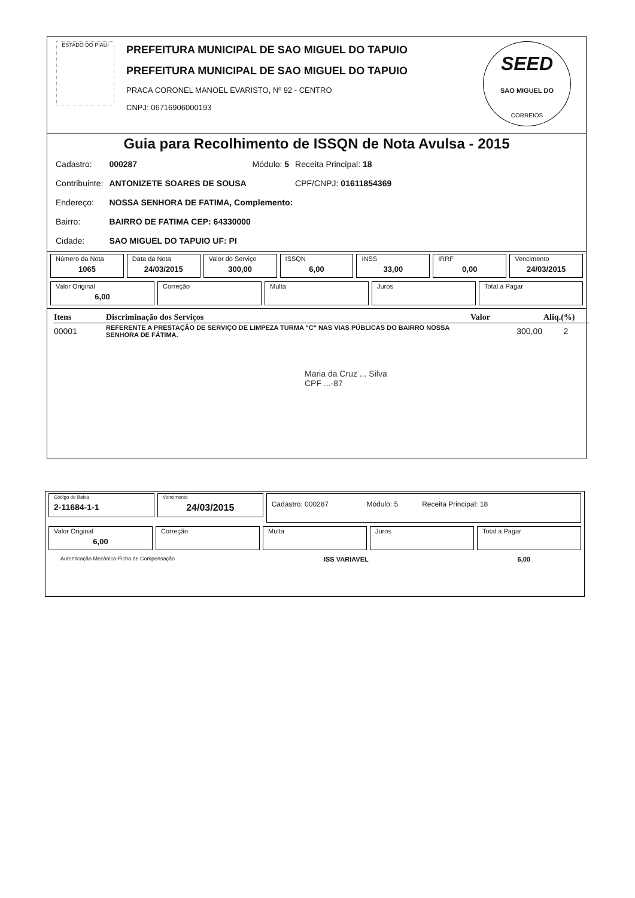ESTADO DO PIAUÍ
PREFEITURA MUNICIPAL DE SAO MIGUEL DO TAPUIO
PREFEITURA MUNICIPAL DE SAO MIGUEL DO TAPUIO
PRACA CORONEL MANOEL EVARISTO, Nº 92 - CENTRO
CNPJ: 06716906000193
SEED
SAO MIGUEL DO
CORREIOS
Guia para Recolhimento de ISSQN de Nota Avulsa - 2015
| Cadastro: | 000287 | Módulo: 5 | Receita Principal: 18 |
| Contribuinte: | ANTONIZETE SOARES DE SOUSA | | CPF/CNPJ: 01611854369 |
| Endereço: | NOSSA SENHORA DE FATIMA, Complemento: | | |
| Bairro: | BAIRRO DE FATIMA CEP: 64330000 | | |
| Cidade: | SAO MIGUEL DO TAPUIO UF: PI | | |
Número da Nota
1065
Data da Nota
24/03/2015
Valor do Serviço
300,00
ISSQN
6,00
INSS
33,00
IRRF
0,00
Vencimento
24/03/2015
Valor Original
6,00
Correção Multa Juros Total a Pagar
| Itens | Discriminação dos Serviços | Valor | Aliq.(%) |
| --- | --- | --- | --- |
| 00001 | REFERENTE A PRESTAÇÃO DE SERVIÇO DE LIMPEZA TURMA "C" NAS VIAS PÚBLICAS DO BAIRRO NOSSA SENHORA DE FÁTIMA. | 300,00 | 2 |
Maria da Cruz ... Silva
CPF ...-87
Código de Baixa
2-11684-1-1
Vencimento
24/03/2015
Cadastro: 000287 Módulo: 5 Receita Principal: 18
Valor Original
6,00
Correção Multa Juros Total a Pagar
Autenticação Mecânica-Ficha de Compensação ISS VARIAVEL 6,00